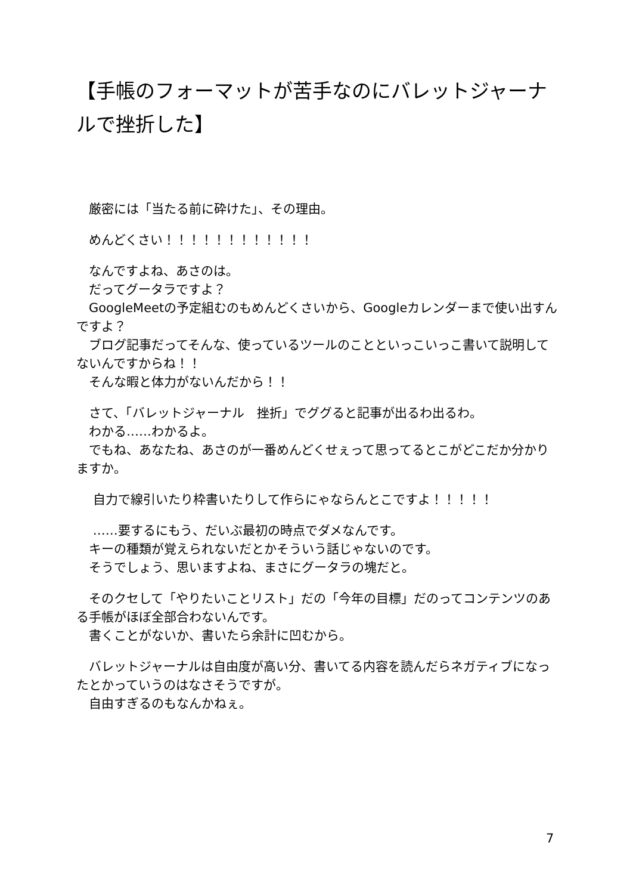【手帳のフォーマットが苦手なのにバレットジャーナルで挫折した】
　厳密には「当たる前に砕けた」、その理由。
　めんどくさい！！！！！！！！！！！！
　なんですよね、あさのは。
　だってグータラですよ？
　GoogleMeetの予定組むのもめんどくさいから、Googleカレンダーまで使い出すんですよ？
　ブログ記事だってそんな、使っているツールのことといっこいっこ書いて説明してないんですからね！！
　そんな暇と体力がないんだから！！
　さて、「バレットジャーナル　挫折」でググると記事が出るわ出るわ。
　わかる……わかるよ。
　でもね、あなたね、あさのが一番めんどくせぇって思ってるとこがどこだか分かりますか。
　 自力で線引いたり枠書いたりして作らにゃならんとこですよ！！！！！
　 ……要するにもう、だいぶ最初の時点でダメなんです。
　キーの種類が覚えられないだとかそういう話じゃないのです。
　そうでしょう、思いますよね、まさにグータラの塊だと。
　そのクセして「やりたいことリスト」だの「今年の目標」だのってコンテンツのある手帳がほぼ全部合わないんです。
　書くことがないか、書いたら余計に凹むから。
　バレットジャーナルは自由度が高い分、書いてる内容を読んだらネガティブになったとかっていうのはなさそうですが。
　自由すぎるのもなんかねぇ。
7